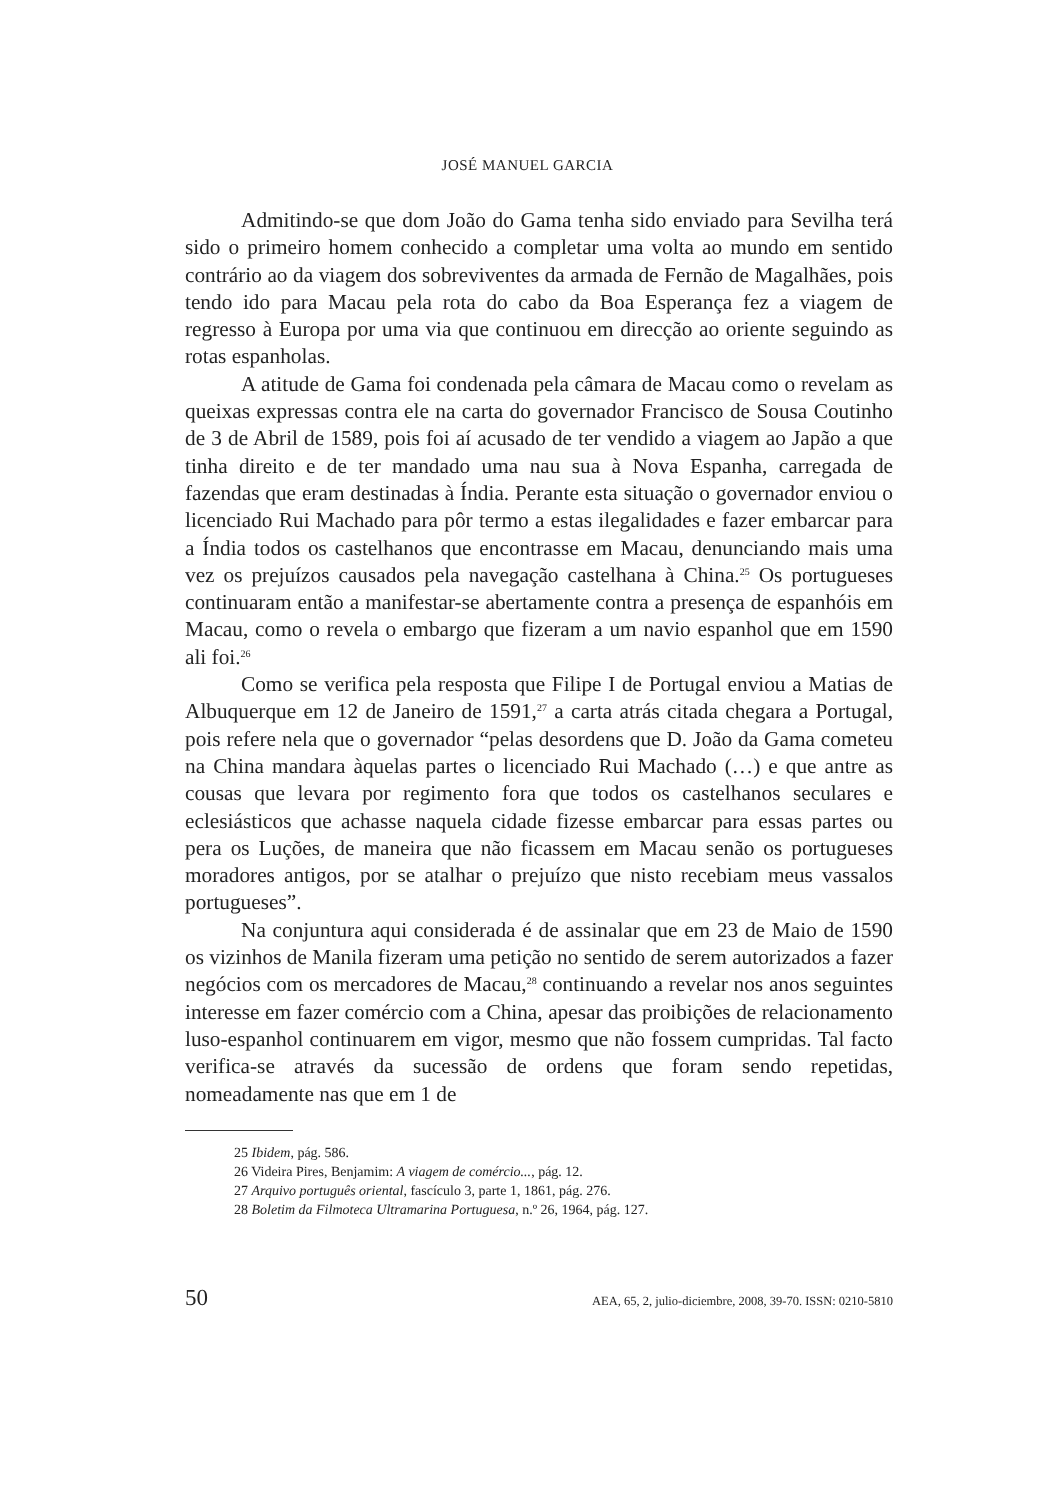JOSÉ MANUEL GARCIA
Admitindo-se que dom João do Gama tenha sido enviado para Sevilha terá sido o primeiro homem conhecido a completar uma volta ao mundo em sentido contrário ao da viagem dos sobreviventes da armada de Fernão de Magalhães, pois tendo ido para Macau pela rota do cabo da Boa Esperança fez a viagem de regresso à Europa por uma via que continuou em direcção ao oriente seguindo as rotas espanholas.
A atitude de Gama foi condenada pela câmara de Macau como o revelam as queixas expressas contra ele na carta do governador Francisco de Sousa Coutinho de 3 de Abril de 1589, pois foi aí acusado de ter vendido a viagem ao Japão a que tinha direito e de ter mandado uma nau sua à Nova Espanha, carregada de fazendas que eram destinadas à Índia. Perante esta situação o governador enviou o licenciado Rui Machado para pôr termo a estas ilegalidades e fazer embarcar para a Índia todos os castelhanos que encontrasse em Macau, denunciando mais uma vez os prejuízos causados pela navegação castelhana à China.<sup>25</sup> Os portugueses continuaram então a manifestar-se abertamente contra a presença de espanhóis em Macau, como o revela o embargo que fizeram a um navio espanhol que em 1590 ali foi.<sup>26</sup>
Como se verifica pela resposta que Filipe I de Portugal enviou a Matias de Albuquerque em 12 de Janeiro de 1591,<sup>27</sup> a carta atrás citada chegara a Portugal, pois refere nela que o governador “pelas desordens que D. João da Gama cometeu na China mandara àquelas partes o licenciado Rui Machado (…) e que antre as cousas que levara por regimento fora que todos os castelhanos seculares e eclesiásticos que achasse naquela cidade fizesse embarcar para essas partes ou pera os Luções, de maneira que não ficassem em Macau senão os portugueses moradores antigos, por se atalhar o prejuízo que nisto recebiam meus vassalos portugueses”.
Na conjuntura aqui considerada é de assinalar que em 23 de Maio de 1590 os vizinhos de Manila fizeram uma petição no sentido de serem autorizados a fazer negócios com os mercadores de Macau,<sup>28</sup> continuando a revelar nos anos seguintes interesse em fazer comércio com a China, apesar das proibições de relacionamento luso-espanhol continuarem em vigor, mesmo que não fossem cumpridas. Tal facto verifica-se através da sucessão de ordens que foram sendo repetidas, nomeadamente nas que em 1 de
25 Ibidem, pág. 586.
26 Videira Pires, Benjamim: A viagem de comércio..., pág. 12.
27 Arquivo português oriental, fascículo 3, parte 1, 1861, pág. 276.
28 Boletim da Filmoteca Ultramarina Portuguesa, n.º 26, 1964, pág. 127.
50 AEA, 65, 2, julio-diciembre, 2008, 39-70. ISSN: 0210-5810